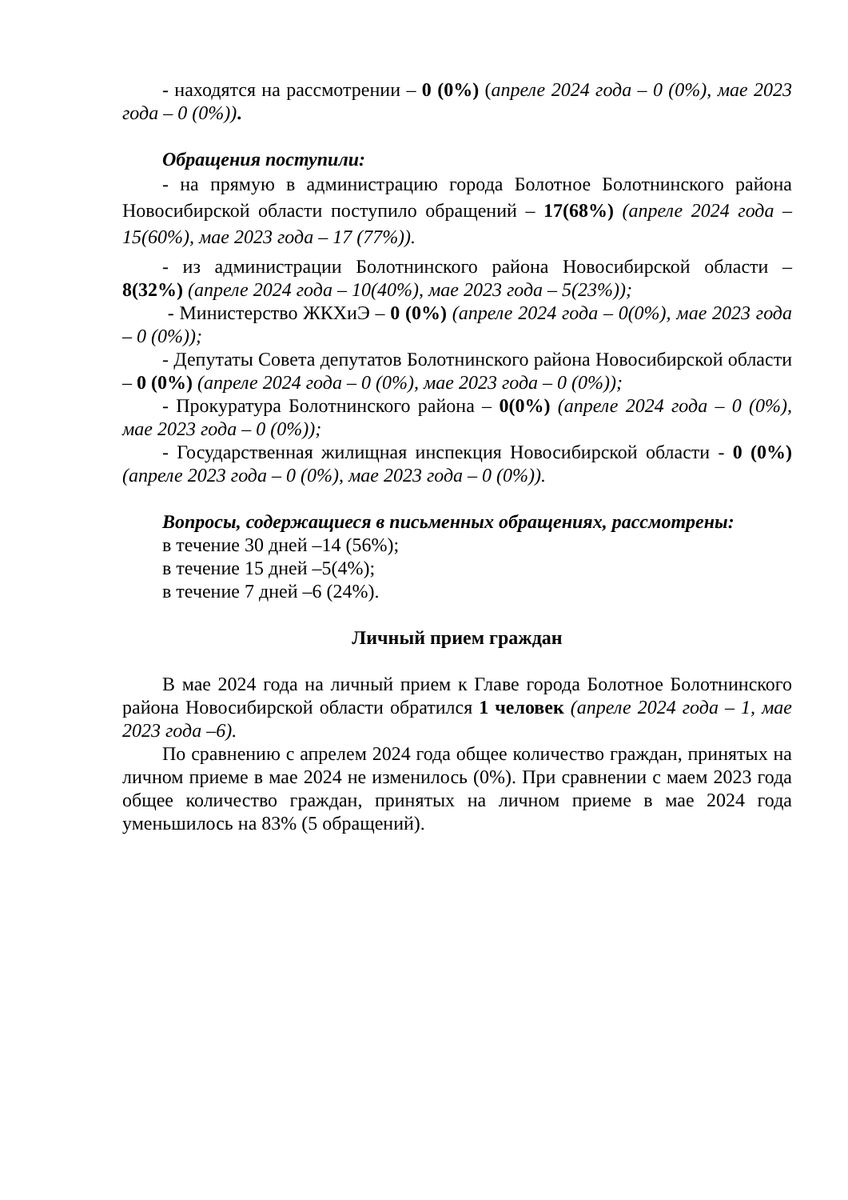- находятся на рассмотрении – 0 (0%) (апреле 2024 года – 0 (0%), мае 2023 года – 0 (0%)).
Обращения поступили:
- на прямую в администрацию города Болотное Болотнинского района Новосибирской области поступило обращений – 17(68%) (апреле 2024 года – 15(60%), мае 2023 года – 17 (77%)).
- из администрации Болотнинского района Новосибирской области – 8(32%) (апреле 2024 года – 10(40%), мае 2023 года – 5(23%));
- Министерство ЖКХиЭ – 0 (0%) (апреле 2024 года – 0(0%), мае 2023 года – 0 (0%));
- Депутаты Совета депутатов Болотнинского района Новосибирской области – 0 (0%) (апреле 2024 года – 0 (0%), мае 2023 года – 0 (0%));
- Прокуратура Болотнинского района – 0(0%) (апреле 2024 года – 0 (0%), мае 2023 года – 0 (0%));
- Государственная жилищная инспекция Новосибирской области - 0 (0%) (апреле 2023 года – 0 (0%), мае 2023 года – 0 (0%)).
Вопросы, содержащиеся в письменных обращениях, рассмотрены:
в течение 30 дней –14 (56%);
в течение 15 дней –5(4%);
в течение 7 дней –6 (24%).
Личный прием граждан
В мае 2024 года на личный прием к Главе города Болотное Болотнинского района Новосибирской области обратился 1 человек (апреле 2024 года – 1, мае 2023 года –6).
По сравнению с апрелем 2024 года общее количество граждан, принятых на личном приеме в мае 2024 не изменилось (0%). При сравнении с маем 2023 года общее количество граждан, принятых на личном приеме в мае 2024 года уменьшилось на 83% (5 обращений).